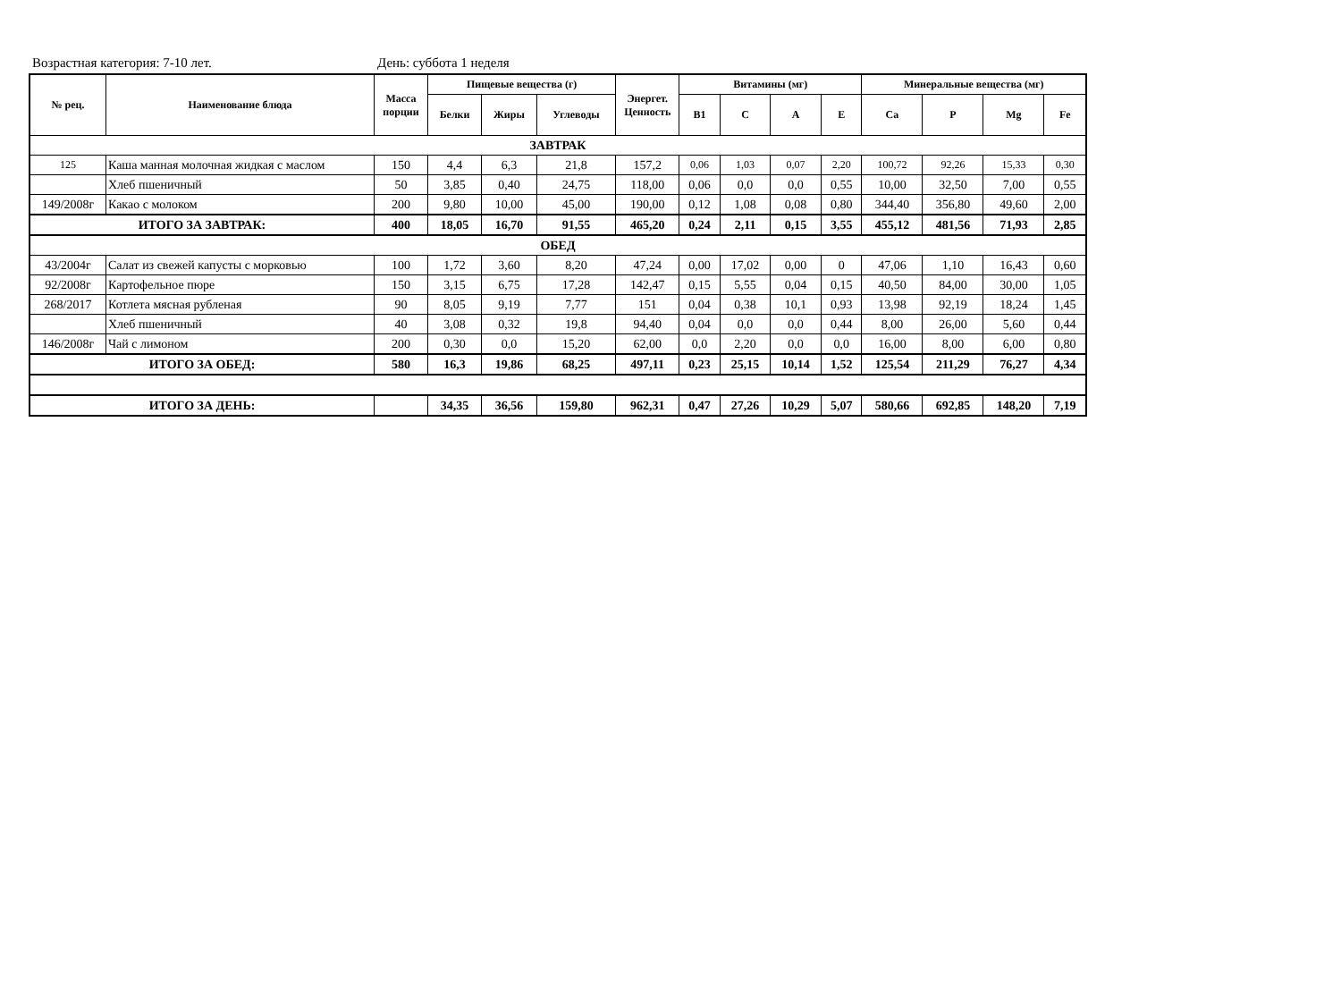Возрастная категория: 7-10 лет. День: суббота 1 неделя
| № рец. | Наименование блюда | Масса порции | Пищевые вещества (г) | | | Энергет. Ценность | Витамины (мг) | | | | Минеральные вещества (мг) | | | |
| --- | --- | --- | --- | --- | --- | --- | --- | --- | --- | --- | --- | --- | --- | --- |
| | | | Белки | Жиры | Углеводы | | B1 | C | A | E | Ca | P | Mg | Fe |
| ЗАВТРАК | | | | | | | | | | | | | | |
| 125 | Каша манная молочная жидкая с маслом | 150 | 4,4 | 6,3 | 21,8 | 157,2 | 0,06 | 1,03 | 0,07 | 2,20 | 100,72 | 92,26 | 15,33 | 0,30 |
| | Хлеб пшеничный | 50 | 3,85 | 0,40 | 24,75 | 118,00 | 0,06 | 0,0 | 0,0 | 0,55 | 10,00 | 32,50 | 7,00 | 0,55 |
| 149/2008г | Какао с молоком | 200 | 9,80 | 10,00 | 45,00 | 190,00 | 0,12 | 1,08 | 0,08 | 0,80 | 344,40 | 356,80 | 49,60 | 2,00 |
| ИТОГО ЗА ЗАВТРАК: | | 400 | 18,05 | 16,70 | 91,55 | 465,20 | 0,24 | 2,11 | 0,15 | 3,55 | 455,12 | 481,56 | 71,93 | 2,85 |
| ОБЕД | | | | | | | | | | | | | | |
| 43/2004г | Салат из свежей капусты с морковью | 100 | 1,72 | 3,60 | 8,20 | 47,24 | 0,00 | 17,02 | 0,00 | 0 | 47,06 | 1,10 | 16,43 | 0,60 |
| 92/2008г | Картофельное пюре | 150 | 3,15 | 6,75 | 17,28 | 142,47 | 0,15 | 5,55 | 0,04 | 0,15 | 40,50 | 84,00 | 30,00 | 1,05 |
| 268/2017 | Котлета мясная рубленая | 90 | 8,05 | 9,19 | 7,77 | 151 | 0,04 | 0,38 | 10,1 | 0,93 | 13,98 | 92,19 | 18,24 | 1,45 |
| | Хлеб пшеничный | 40 | 3,08 | 0,32 | 19,8 | 94,40 | 0,04 | 0,0 | 0,0 | 0,44 | 8,00 | 26,00 | 5,60 | 0,44 |
| 146/2008г | Чай с лимоном | 200 | 0,30 | 0,0 | 15,20 | 62,00 | 0,0 | 2,20 | 0,0 | 0,0 | 16,00 | 8,00 | 6,00 | 0,80 |
| ИТОГО ЗА ОБЕД: | | 580 | 16,3 | 19,86 | 68,25 | 497,11 | 0,23 | 25,15 | 10,14 | 1,52 | 125,54 | 211,29 | 76,27 | 4,34 |
| ИТОГО ЗА ДЕНЬ: | | | 34,35 | 36,56 | 159,80 | 962,31 | 0,47 | 27,26 | 10,29 | 5,07 | 580,66 | 692,85 | 148,20 | 7,19 |